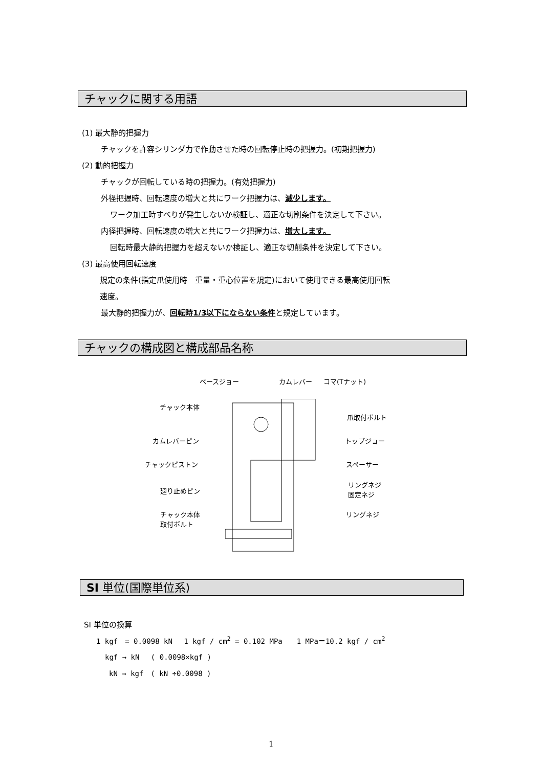チャックに関する用語
(1) 最大静的把握力
チャックを許容シリンダ力で作動させた時の回転停止時の把握力。(初期把握力)
(2) 動的把握力
チャックが回転している時の把握力。(有効把握力)
外径把握時、回転速度の増大と共にワーク把握力は、減少します。
ワーク加工時すべりが発生しないか検証し、適正な切削条件を決定して下さい。
内径把握時、回転速度の増大と共にワーク把握力は、増大します。
回転時最大静的把握力を超えないか検証し、適正な切削条件を決定して下さい。
(3) 最高使用回転速度
規定の条件(指定爪使用時　重量・重心位置を規定)において使用できる最高使用回転
速度。
最大静的把握力が、回転時1/3以下にならない条件と規定しています。
チャックの構成図と構成部品名称
ベースジョー カムレバー コマ(Tナット)
チャック本体
爪取付ボルト
カムレバーピン トップジョー
チャックピストン スペーサー
リングネジ
固定ネジ
廻り止めピン
リングネジ
チャック本体
取付ボルト
SI 単位(国際単位系)
SI 単位の換算
1 kgf　= 0.0098 kN　 1 kgf / cm<sup>2</sup> = 0.102 MPa　　1 MPa＝10.2 kgf / cm<sup>2</sup>
kgf → kN　 ( 0.0098×kgf )
kN → kgf　( kN ÷0.0098 )
1